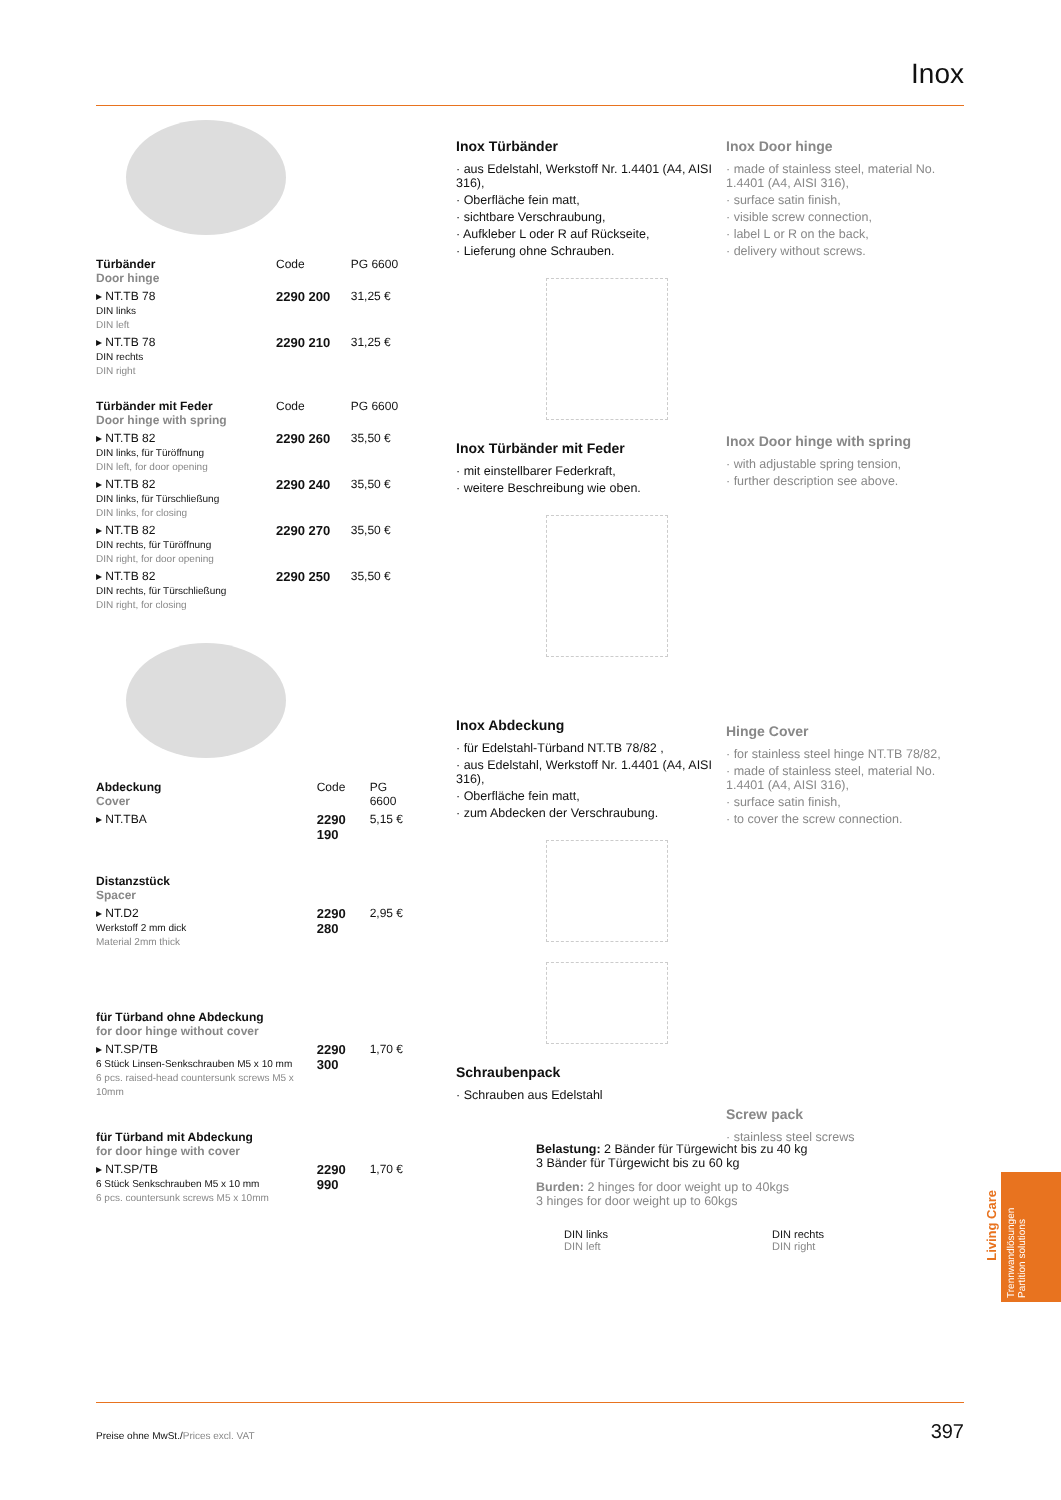Inox
| Türbänder Door hinge | Code | PG 6600 |
| ▸ NT.TB 78 DIN links DIN left | 2290 200 | 31,25 € |
| ▸ NT.TB 78 DIN rechts DIN right | 2290 210 | 31,25 € |
| Türbänder mit Feder Door hinge with spring | Code | PG 6600 |
| ▸ NT.TB 82 DIN links, für Türöffnung DIN left, for door opening | 2290 260 | 35,50 € |
| ▸ NT.TB 82 DIN links, für Türschließung DIN links, for closing | 2290 240 | 35,50 € |
| ▸ NT.TB 82 DIN rechts, für Türöffnung DIN right, for door opening | 2290 270 | 35,50 € |
| ▸ NT.TB 82 DIN rechts, für Türschließung DIN right, for closing | 2290 250 | 35,50 € |
| Abdeckung Cover | Code | PG 6600 |
| ▸ NT.TBA | 2290 190 | 5,15 € |
| Distanzstück Spacer | | |
| ▸ NT.D2 Werkstoff 2 mm dick Material 2mm thick | 2290 280 | 2,95 € |
| für Türband ohne Abdeckung for door hinge without cover | | |
| ▸ NT.SP/TB 6 Stück Linsen-Senkschrauben M5 x 10 mm 6 pcs. raised-head countersunk screws M5 x 10mm | 2290 300 | 1,70 € |
| für Türband mit Abdeckung for door hinge with cover | | |
| ▸ NT.SP/TB 6 Stück Senkschrauben M5 x 10 mm 6 pcs. countersunk screws M5 x 10mm | 2290 990 | 1,70 € |
Inox Türbänder
· aus Edelstahl, Werkstoff Nr. 1.4401 (A4, AISI 316),
· Oberfläche fein matt,
· sichtbare Verschraubung,
· Aufkleber L oder R auf Rückseite,
· Lieferung ohne Schrauben.
Inox Türbänder mit Feder
· mit einstellbarer Federkraft,
· weitere Beschreibung wie oben.
Inox Abdeckung
· für Edelstahl-Türband NT.TB 78/82 ,
· aus Edelstahl, Werkstoff Nr. 1.4401 (A4, AISI 316),
· Oberfläche fein matt,
· zum Abdecken der Verschraubung.
Schraubenpack
· Schrauben aus Edelstahl
Belastung: 2 Bänder für Türgewicht bis zu 40 kg
3 Bänder für Türgewicht bis zu 60 kg
Burden: 2 hinges for door weight up to 40kgs
3 hinges for door weight up to 60kgs
DIN links
DIN left DIN rechts
DIN right
Inox Door hinge
· made of stainless steel, material No. 1.4401 (A4, AISI 316),
· surface satin finish,
· visible screw connection,
· label L or R on the back,
· delivery without screws.
Inox Door hinge with spring
· with adjustable spring tension,
· further description see above.
Hinge Cover
· for stainless steel hinge NT.TB 78/82,
· made of stainless steel, material No. 1.4401 (A4, AISI 316),
· surface satin finish,
· to cover the screw connection.
Screw pack
· stainless steel screws
Living Care
Trennwandlösungen
Partition solutions
Preise ohne MwSt./Prices excl. VAT
397